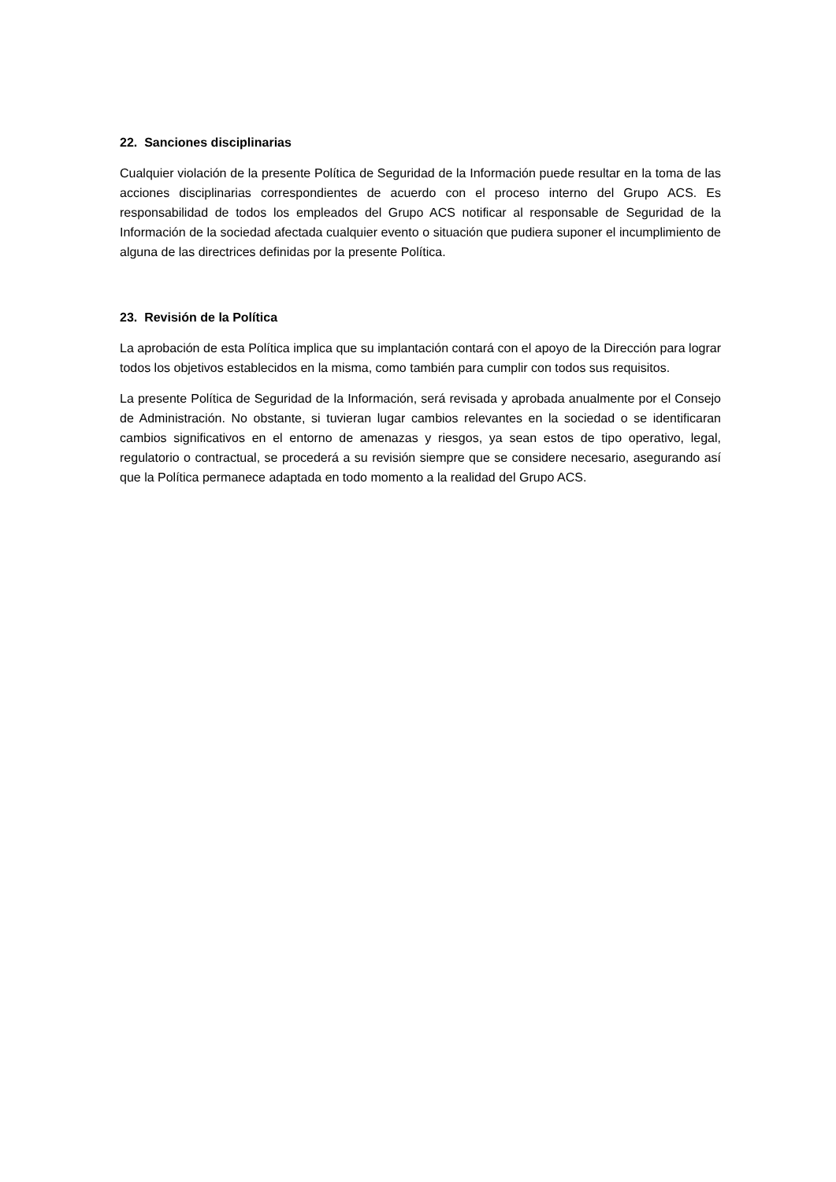22. Sanciones disciplinarias
Cualquier violación de la presente Política de Seguridad de la Información puede resultar en la toma de las acciones disciplinarias correspondientes de acuerdo con el proceso interno del Grupo ACS. Es responsabilidad de todos los empleados del Grupo ACS notificar al responsable de Seguridad de la Información de la sociedad afectada cualquier evento o situación que pudiera suponer el incumplimiento de alguna de las directrices definidas por la presente Política.
23. Revisión de la Política
La aprobación de esta Política implica que su implantación contará con el apoyo de la Dirección para lograr todos los objetivos establecidos en la misma, como también para cumplir con todos sus requisitos.
La presente Política de Seguridad de la Información, será revisada y aprobada anualmente por el Consejo de Administración. No obstante, si tuvieran lugar cambios relevantes en la sociedad o se identificaran cambios significativos en el entorno de amenazas y riesgos, ya sean estos de tipo operativo, legal, regulatorio o contractual, se procederá a su revisión siempre que se considere necesario, asegurando así que la Política permanece adaptada en todo momento a la realidad del Grupo ACS.